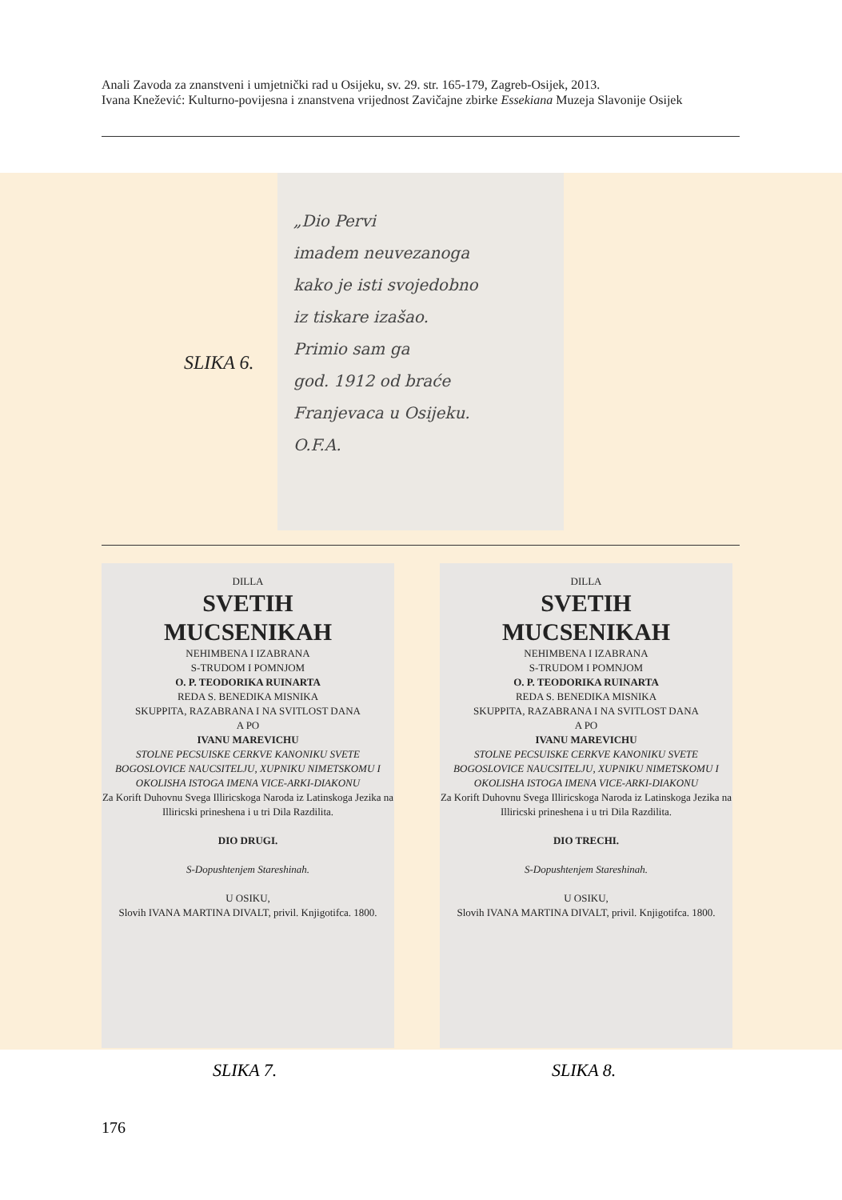Anali Zavoda za znanstveni i umjetnički rad u Osijeku, sv. 29. str. 165-179, Zagreb-Osijek, 2013.
Ivana Knežević: Kulturno-povijesna i znanstvena vrijednost Zavičajne zbirke Essekiana Muzeja Slavonije Osijek
SLIKA 6.
„Dio Pervi
imadem neuvezanoga
kako je isti svojedobno
iz tiskare izašao.
Primio sam ga
god. 1912 od braće
Franjevaca u Osijeku.
O.F.A.
DILLA
SVETIH
MUCSENIKAH
NEHIMBENA I IZABRANA
S-TRUDOM I POMNJOM
O. P. TEODORIKA RUINARTA
REDA S. BENEDIKA MISNIKA
SKUPPITA, RAZABRANA I NA SVITLOST DANA
A PO
IVANU MAREVICHU
STOLNE PECSUISKE CERKVE KANONIKU SVETE BOGOSLOVICE NAUCSITELJU, XUPNIKU NIMETSKOMU I OKOLISHA ISTOGA IMENA VICE-ARKI-DIAKONU
Za Korift Duhovnu Svega Illiricskoga Naroda iz Latinskoga Jezika na Illiricski prineshena i u tri Dila Razdilita.
DIO DRUGI.
S-Dopushtenjem Stareshinah.
U OSIKU,
Slovih IVANA MARTINA DIVALT, privil. Knjigotifca. 1800.
DILLA
SVETIH
MUCSENIKAH
NEHIMBENA I IZABRANA
S-TRUDOM I POMNJOM
O. P. TEODORIKA RUINARTA
REDA S. BENEDIKA MISNIKA
SKUPPITA, RAZABRANA I NA SVITLOST DANA
A PO
IVANU MAREVICHU
STOLNE PECSUISKE CERKVE KANONIKU SVETE BOGOSLOVICE NAUCSITELJU, XUPNIKU NIMETSKOMU I OKOLISHA ISTOGA IMENA VICE-ARKI-DIAKONU
Za Korift Duhovnu Svega Illiricskoga Naroda iz Latinskoga Jezika na Illiricski prineshena i u tri Dila Razdilita.
DIO TRECHI.
S-Dopushtenjem Stareshinah.
U OSIKU,
Slovih IVANA MARTINA DIVALT, privil. Knjigotifca. 1800.
SLIKA 7. SLIKA 8.
176